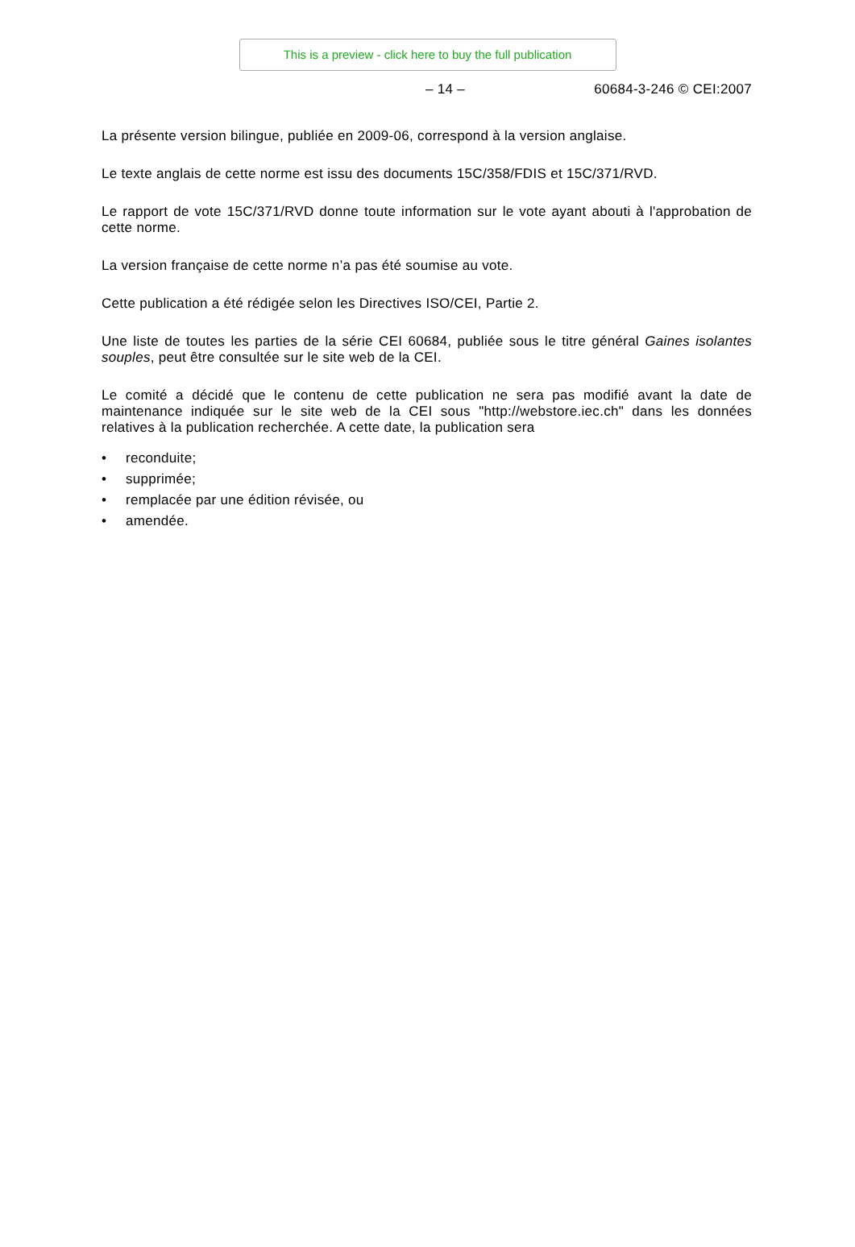This is a preview - click here to buy the full publication
– 14 – 60684-3-246 © CEI:2007
La présente version bilingue, publiée en 2009-06, correspond à la version anglaise.
Le texte anglais de cette norme est issu des documents 15C/358/FDIS et 15C/371/RVD.
Le rapport de vote 15C/371/RVD donne toute information sur le vote ayant abouti à l'approbation de cette norme.
La version française de cette norme n’a pas été soumise au vote.
Cette publication a été rédigée selon les Directives ISO/CEI, Partie 2.
Une liste de toutes les parties de la série CEI 60684, publiée sous le titre général Gaines isolantes souples, peut être consultée sur le site web de la CEI.
Le comité a décidé que le contenu de cette publication ne sera pas modifié avant la date de maintenance indiquée sur le site web de la CEI sous "http://webstore.iec.ch" dans les données relatives à la publication recherchée. A cette date, la publication sera
• reconduite;
• supprimée;
• remplacée par une édition révisée, ou
• amendée.